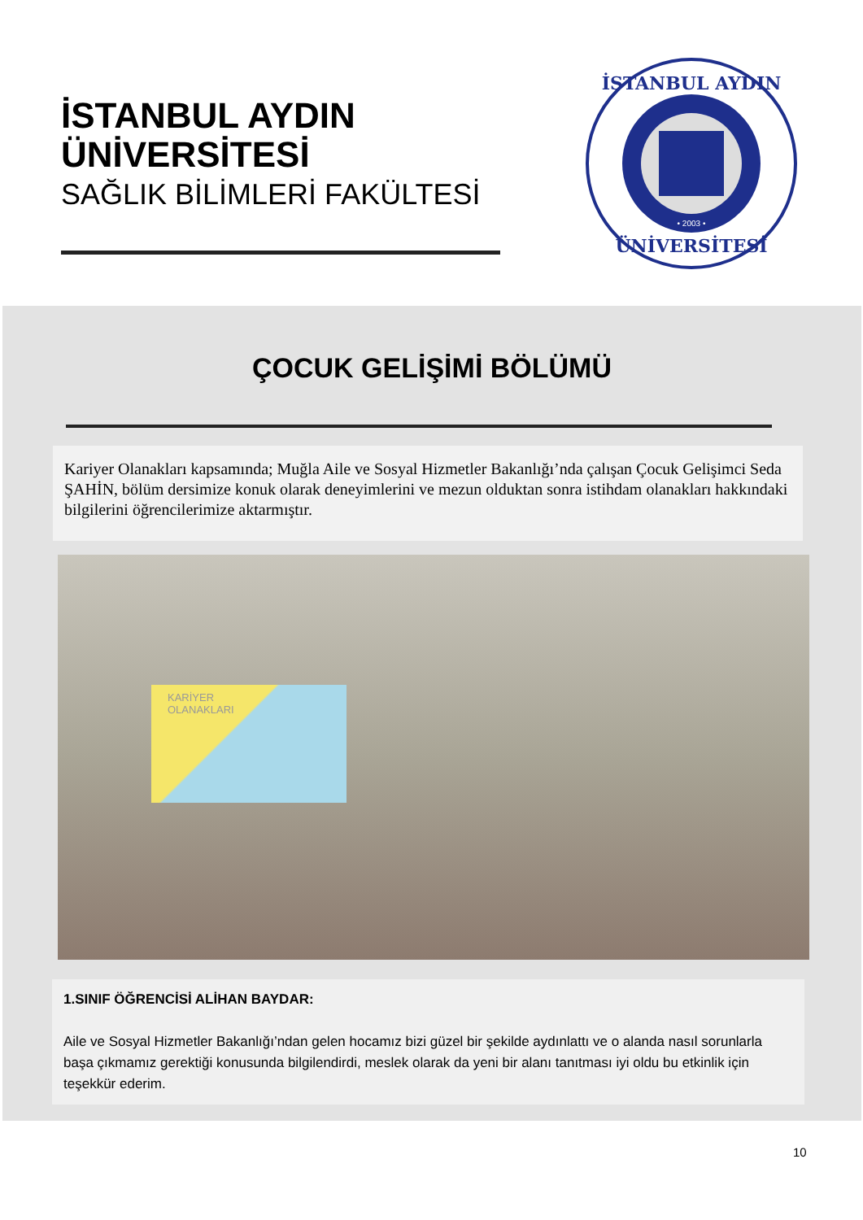İSTANBUL AYDIN
ÜNİVERSİTESİ
SAĞLIK BİLİMLERİ FAKÜLTESİ
İSTANBUL AYDIN
ÜNİVERSİTESİ
• 2003 •
ÇOCUK GELİŞİMİ BÖLÜMÜ
Kariyer Olanakları kapsamında; Muğla Aile ve Sosyal Hizmetler Bakanlığı’nda çalışan Çocuk Gelişimci Seda ŞAHİN, bölüm dersimize konuk olarak deneyimlerini ve mezun olduktan sonra istihdam olanakları hakkındaki bilgilerini öğrencilerimize aktarmıştır.
KARİYER
OLANAKLARI
1.SINIF ÖĞRENCİSİ ALİHAN BAYDAR:
Aile ve Sosyal Hizmetler Bakanlığı’ndan gelen hocamız bizi güzel bir şekilde aydınlattı ve o alanda nasıl sorunlarla başa çıkmamız gerektiği konusunda bilgilendirdi, meslek olarak da yeni bir alanı tanıtması iyi oldu bu etkinlik için teşekkür ederim.
10